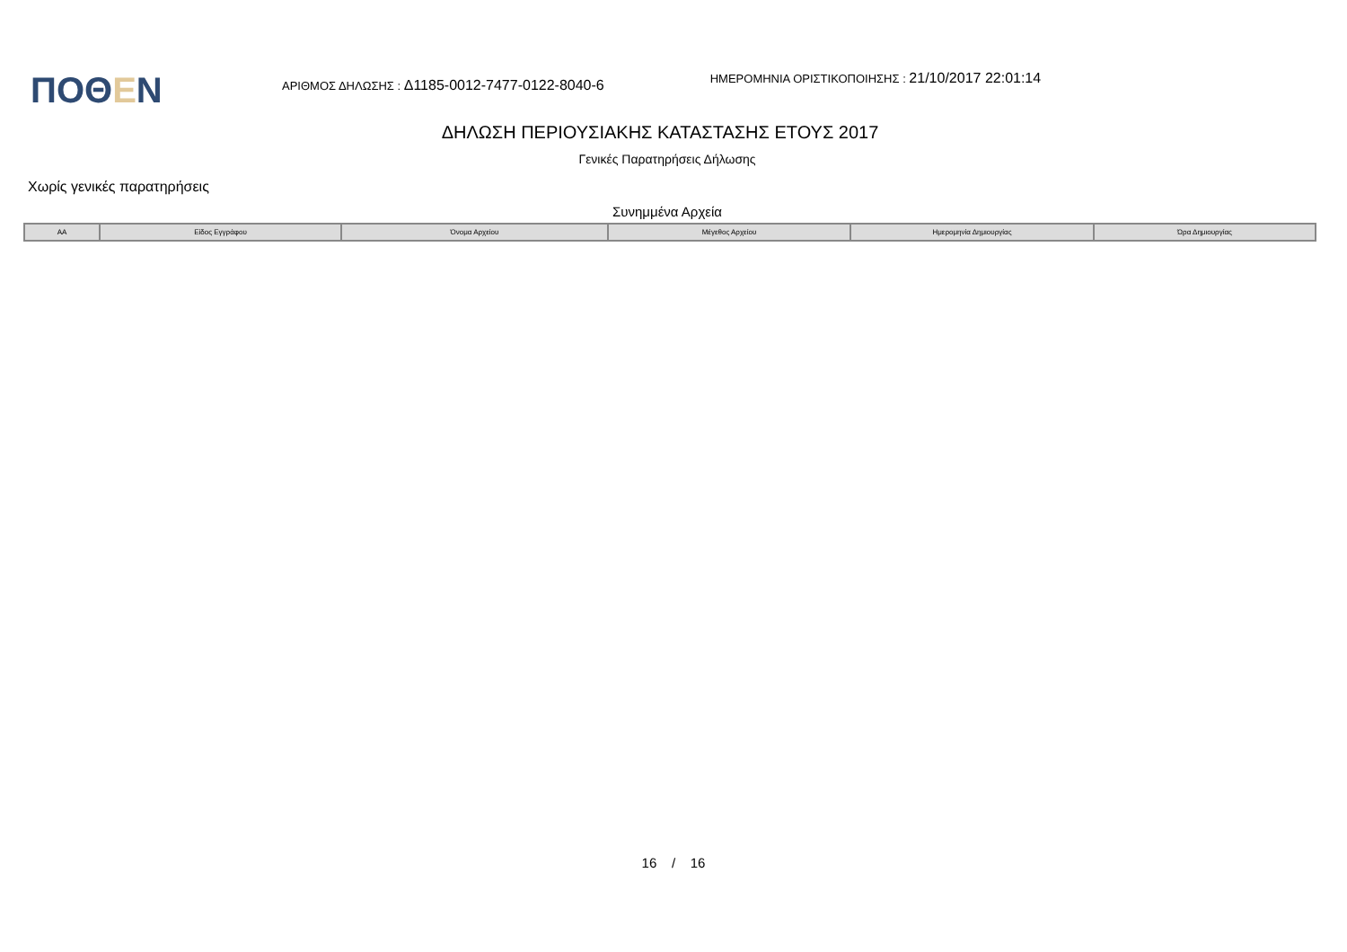ΠΟΘΕΝ
ΑΡΙΘΜΟΣ ΔΗΛΩΣΗΣ : Δ1185-0012-7477-0122-8040-6
ΗΜΕΡΟΜΗΝΙΑ ΟΡΙΣΤΙΚΟΠΟΙΗΣΗΣ : 21/10/2017 22:01:14
ΔΗΛΩΣΗ ΠΕΡΙΟΥΣΙΑΚΗΣ ΚΑΤΑΣΤΑΣΗΣ ΕΤΟΥΣ 2017
Γενικές Παρατηρήσεις Δήλωσης
Χωρίς γενικές παρατηρήσεις
Συνημμένα Αρχεία
| ΑΑ | Είδος Εγγράφου | Όνομα Αρχείου | Μέγεθος Αρχείου | Ημερομηνία Δημιουργίας | Ώρα Δημιουργίας |
| --- | --- | --- | --- | --- | --- |
16 / 16